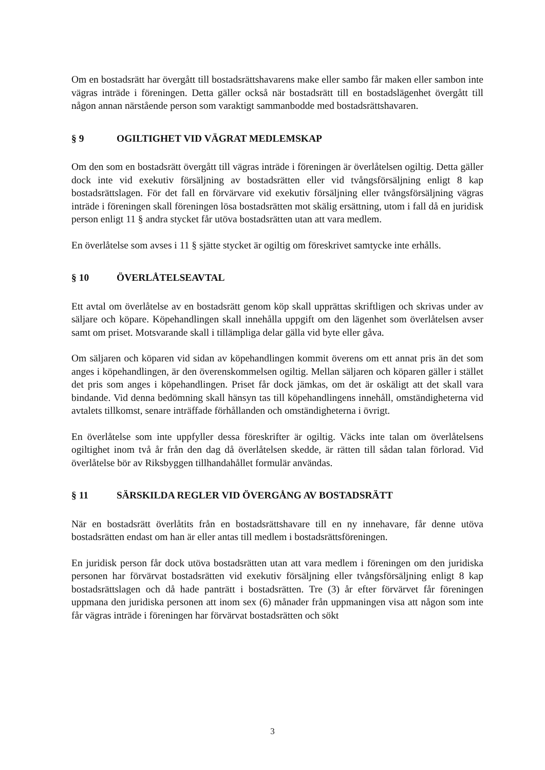Om en bostadsrätt har övergått till bostadsrättshavarens make eller sambo får maken eller sambon inte vägras inträde i föreningen. Detta gäller också när bostadsrätt till en bostadslägenhet övergått till någon annan närstående person som varaktigt sammanbodde med bostadsrättshavaren.
§ 9 OGILTIGHET VID VÄGRAT MEDLEMSKAP
Om den som en bostadsrätt övergått till vägras inträde i föreningen är överlåtelsen ogiltig. Detta gäller dock inte vid exekutiv försäljning av bostadsrätten eller vid tvångsförsäljning enligt 8 kap bostadsrättslagen. För det fall en förvärvare vid exekutiv försäljning eller tvångsförsäljning vägras inträde i föreningen skall föreningen lösa bostadsrätten mot skälig ersättning, utom i fall då en juridisk person enligt 11 § andra stycket får utöva bostadsrätten utan att vara medlem.
En överlåtelse som avses i 11 § sjätte stycket är ogiltig om föreskrivet samtycke inte erhålls.
§ 10 ÖVERLÅTELSEAVTAL
Ett avtal om överlåtelse av en bostadsrätt genom köp skall upprättas skriftligen och skrivas under av säljare och köpare. Köpehandlingen skall innehålla uppgift om den lägenhet som överlåtelsen avser samt om priset. Motsvarande skall i tillämpliga delar gälla vid byte eller gåva.
Om säljaren och köparen vid sidan av köpehandlingen kommit överens om ett annat pris än det som anges i köpehandlingen, är den överenskommelsen ogiltig. Mellan säljaren och köparen gäller i stället det pris som anges i köpehandlingen. Priset får dock jämkas, om det är oskäligt att det skall vara bindande. Vid denna bedömning skall hänsyn tas till köpehandlingens innehåll, omständigheterna vid avtalets tillkomst, senare inträffade förhållanden och omständigheterna i övrigt.
En överlåtelse som inte uppfyller dessa föreskrifter är ogiltig. Väcks inte talan om överlåtelsens ogiltighet inom två år från den dag då överlåtelsen skedde, är rätten till sådan talan förlorad. Vid överlåtelse bör av Riksbyggen tillhandahållet formulär användas.
§ 11 SÄRSKILDA REGLER VID ÖVERGÅNG AV BOSTADSRÄTT
När en bostadsrätt överlåtits från en bostadsrättshavare till en ny innehavare, får denne utöva bostadsrätten endast om han är eller antas till medlem i bostadsrättsföreningen.
En juridisk person får dock utöva bostadsrätten utan att vara medlem i föreningen om den juridiska personen har förvärvat bostadsrätten vid exekutiv försäljning eller tvångsförsäljning enligt 8 kap bostadsrättslagen och då hade panträtt i bostadsrätten. Tre (3) år efter förvärvet får föreningen uppmana den juridiska personen att inom sex (6) månader från uppmaningen visa att någon som inte får vägras inträde i föreningen har förvärvat bostadsrätten och sökt
3